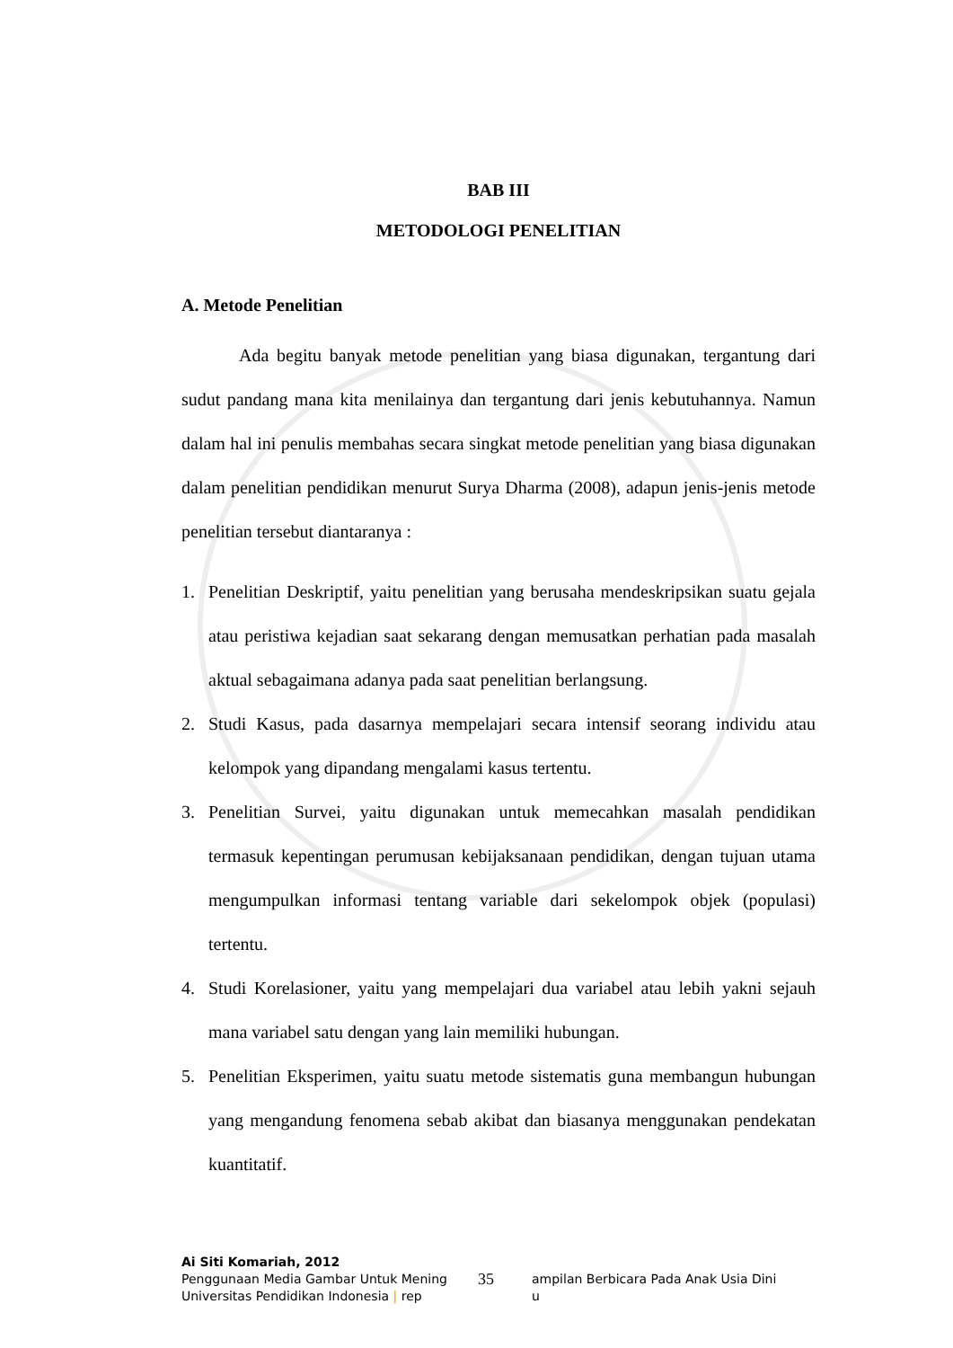BAB III
METODOLOGI PENELITIAN
A. Metode Penelitian
Ada begitu banyak metode penelitian yang biasa digunakan, tergantung dari sudut pandang mana kita menilainya dan tergantung dari jenis kebutuhannya. Namun dalam hal ini penulis membahas secara singkat metode penelitian yang biasa digunakan dalam penelitian pendidikan menurut Surya Dharma (2008), adapun jenis-jenis metode penelitian tersebut diantaranya :
1. Penelitian Deskriptif, yaitu penelitian yang berusaha mendeskripsikan suatu gejala atau peristiwa kejadian saat sekarang dengan memusatkan perhatian pada masalah aktual sebagaimana adanya pada saat penelitian berlangsung.
2. Studi Kasus, pada dasarnya mempelajari secara intensif seorang individu atau kelompok yang dipandang mengalami kasus tertentu.
3. Penelitian Survei, yaitu digunakan untuk memecahkan masalah pendidikan termasuk kepentingan perumusan kebijaksanaan pendidikan, dengan tujuan utama mengumpulkan informasi tentang variable dari sekelompok objek (populasi) tertentu.
4. Studi Korelasioner, yaitu yang mempelajari dua variabel atau lebih yakni sejauh mana variabel satu dengan yang lain memiliki hubungan.
5. Penelitian Eksperimen, yaitu suatu metode sistematis guna membangun hubungan yang mengandung fenomena sebab akibat dan biasanya menggunakan pendekatan kuantitatif.
Ai Siti Komariah, 2012
Penggunaan Media Gambar Untuk Mening 35 ampilan Berbicara Pada Anak Usia Dini
Universitas Pendidikan Indonesia | rep u